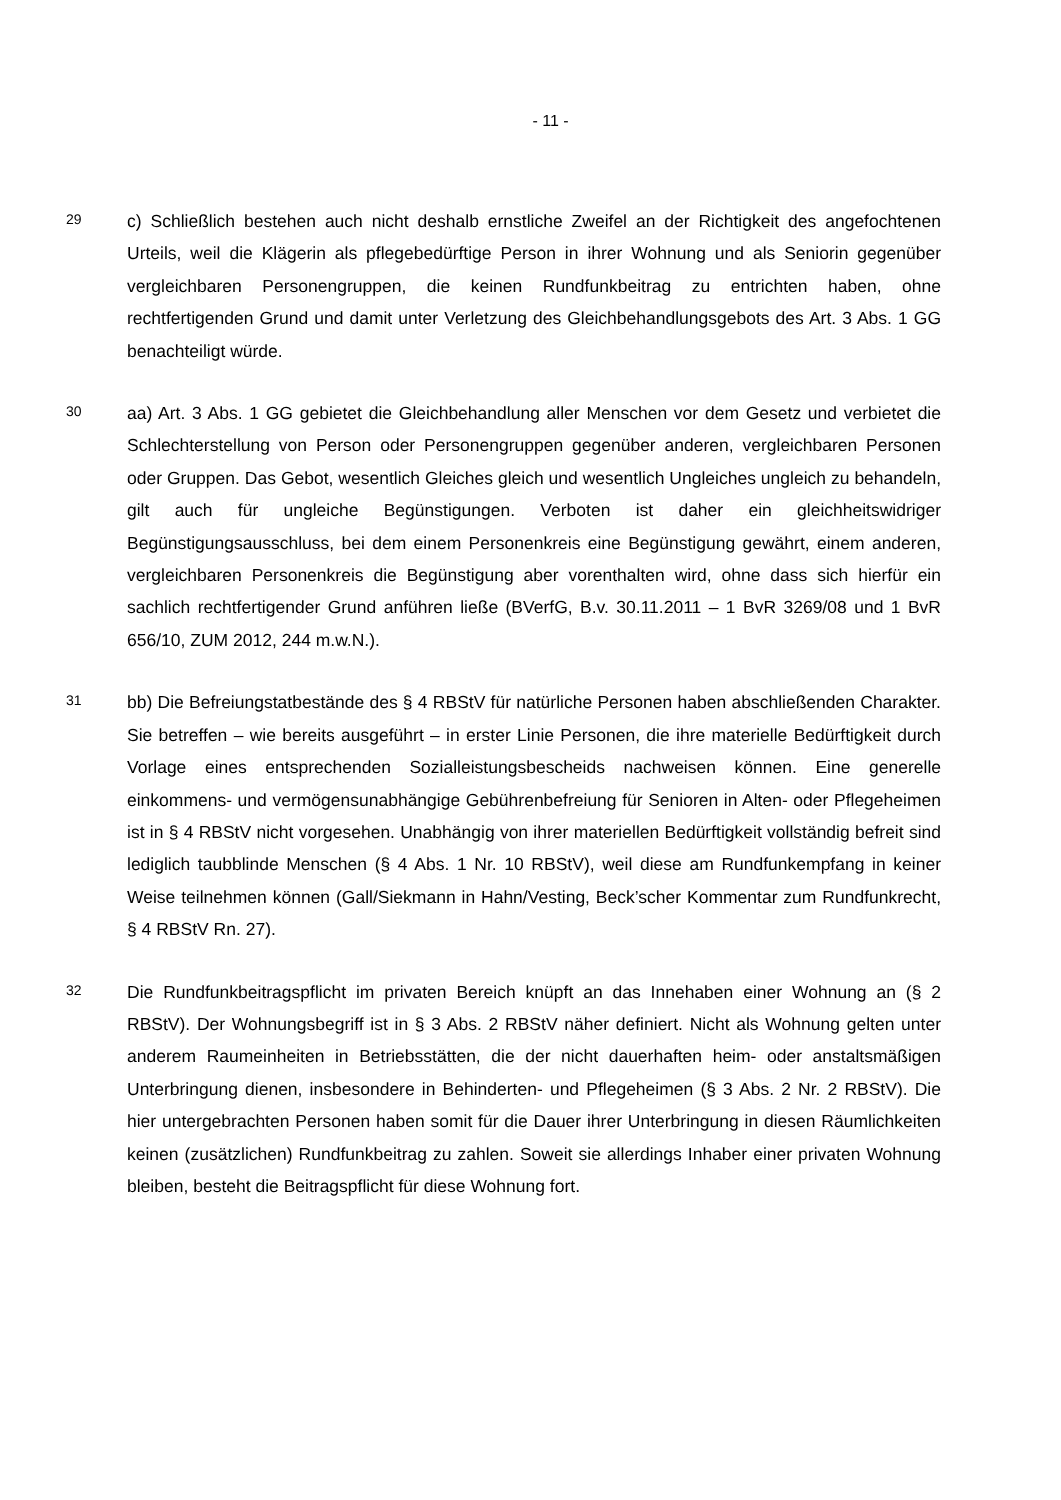- 11 -
29
c) Schließlich bestehen auch nicht deshalb ernstliche Zweifel an der Richtigkeit des angefochtenen Urteils, weil die Klägerin als pflegebedürftige Person in ihrer Woh­nung und als Seniorin gegenüber vergleichbaren Personengruppen, die keinen Rundfunkbeitrag zu entrichten haben, ohne rechtfertigenden Grund und damit unter Verletzung des Gleichbehandlungsgebots des Art. 3 Abs. 1 GG benachteiligt würde.
30
aa) Art. 3 Abs. 1 GG gebietet die Gleichbehandlung aller Menschen vor dem Gesetz und verbietet die Schlechterstellung von Person oder Personengruppen gegenüber anderen, vergleichbaren Personen oder Gruppen. Das Gebot, wesentlich Gleiches gleich und wesentlich Ungleiches ungleich zu behandeln, gilt auch für ungleiche Be­günstigungen. Verboten ist daher ein gleichheitswidriger Begünstigungsausschluss, bei dem einem Personenkreis eine Begünstigung gewährt, einem anderen, ver­gleichbaren Personenkreis die Begünstigung aber vorenthalten wird, ohne dass sich hierfür ein sachlich rechtfertigender Grund anführen ließe (BVerfG, B.v. 30.11.2011 – 1 BvR 3269/08 und 1 BvR 656/10, ZUM 2012, 244 m.w.N.).
31
bb) Die Befreiungstatbestände des § 4 RBStV für natürliche Personen haben ab­schließenden Charakter. Sie betreffen – wie bereits ausgeführt – in erster Linie Per­sonen, die ihre materielle Bedürftigkeit durch Vorlage eines entsprechenden Sozial­leistungsbescheids nachweisen können. Eine generelle einkommens- und vermö­gensunabhängige Gebührenbefreiung für Senioren in Alten- oder Pflegeheimen ist in § 4 RBStV nicht vorgesehen. Unabhängig von ihrer materiellen Bedürftigkeit voll­ständig befreit sind lediglich taubblinde Menschen (§ 4 Abs. 1 Nr. 10 RBStV), weil diese am Rundfunkempfang in keiner Weise teilnehmen können (Gall/Siekmann in Hahn/Vesting, Beck’scher Kommentar zum Rundfunkrecht, § 4 RBStV Rn. 27).
32
Die Rundfunkbeitragspflicht im privaten Bereich knüpft an das Innehaben einer Woh­nung an (§ 2 RBStV). Der Wohnungsbegriff ist in § 3 Abs. 2 RBStV näher definiert. Nicht als Wohnung gelten unter anderem Raumeinheiten in Betriebsstätten, die der nicht dauerhaften heim- oder anstaltsmäßigen Unterbringung dienen, insbesondere in Behinderten- und Pflegeheimen (§ 3 Abs. 2 Nr. 2 RBStV). Die hier untergebrach­ten Personen haben somit für die Dauer ihrer Unterbringung in diesen Räumlichkei­ten keinen (zusätzlichen) Rundfunkbeitrag zu zahlen. Soweit sie allerdings Inhaber einer privaten Wohnung bleiben, besteht die Beitragspflicht für diese Wohnung fort.